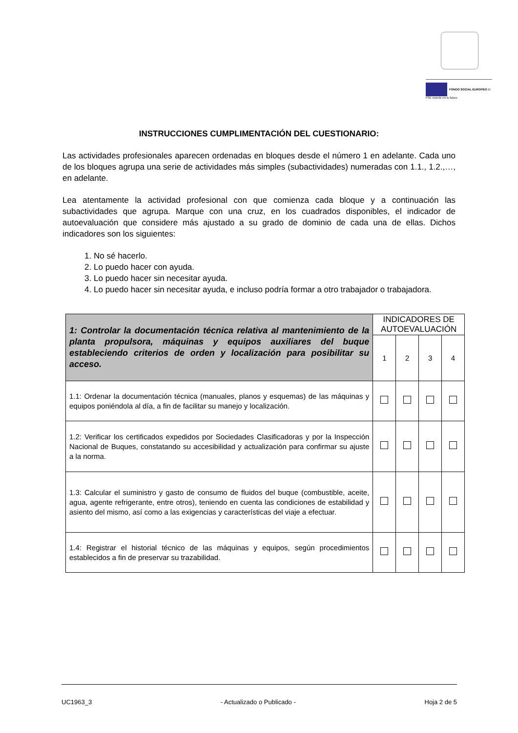FONDO SOCIAL EUROPEO El FSE invierte en tu futuro
INSTRUCCIONES CUMPLIMENTACIÓN DEL CUESTIONARIO:
Las actividades profesionales aparecen ordenadas en bloques desde el número 1 en adelante. Cada uno de los bloques agrupa una serie de actividades más simples (subactividades) numeradas con 1.1., 1.2.,…, en adelante.
Lea atentamente la actividad profesional con que comienza cada bloque y a continuación las subactividades que agrupa. Marque con una cruz, en los cuadrados disponibles, el indicador de autoevaluación que considere más ajustado a su grado de dominio de cada una de ellas. Dichos indicadores son los siguientes:
1. No sé hacerlo.
2. Lo puedo hacer con ayuda.
3. Lo puedo hacer sin necesitar ayuda.
4. Lo puedo hacer sin necesitar ayuda, e incluso podría formar a otro trabajador o trabajadora.
| 1: Controlar la documentación técnica relativa al mantenimiento de la planta propulsora, máquinas y equipos auxiliares del buque estableciendo criterios de orden y localización para posibilitar su acceso. | INDICADORES DE AUTOEVALUACIÓN | | | |
| --- | --- | --- | --- | --- |
| | 1 | 2 | 3 | 4 |
| 1.1: Ordenar la documentación técnica (manuales, planos y esquemas) de las máquinas y equipos poniéndola al día, a fin de facilitar su manejo y localización. | | | | |
| 1.2: Verificar los certificados expedidos por Sociedades Clasificadoras y por la Inspección Nacional de Buques, constatando su accesibilidad y actualización para confirmar su ajuste a la norma. | | | | |
| 1.3: Calcular el suministro y gasto de consumo de fluidos del buque (combustible, aceite, agua, agente refrigerante, entre otros), teniendo en cuenta las condiciones de estabilidad y asiento del mismo, así como a las exigencias y características del viaje a efectuar. | | | | |
| 1.4: Registrar el historial técnico de las máquinas y equipos, según procedimientos establecidos a fin de preservar su trazabilidad. | | | | |
UC1963_3 - Actualizado o Publicado - Hoja 2 de 5